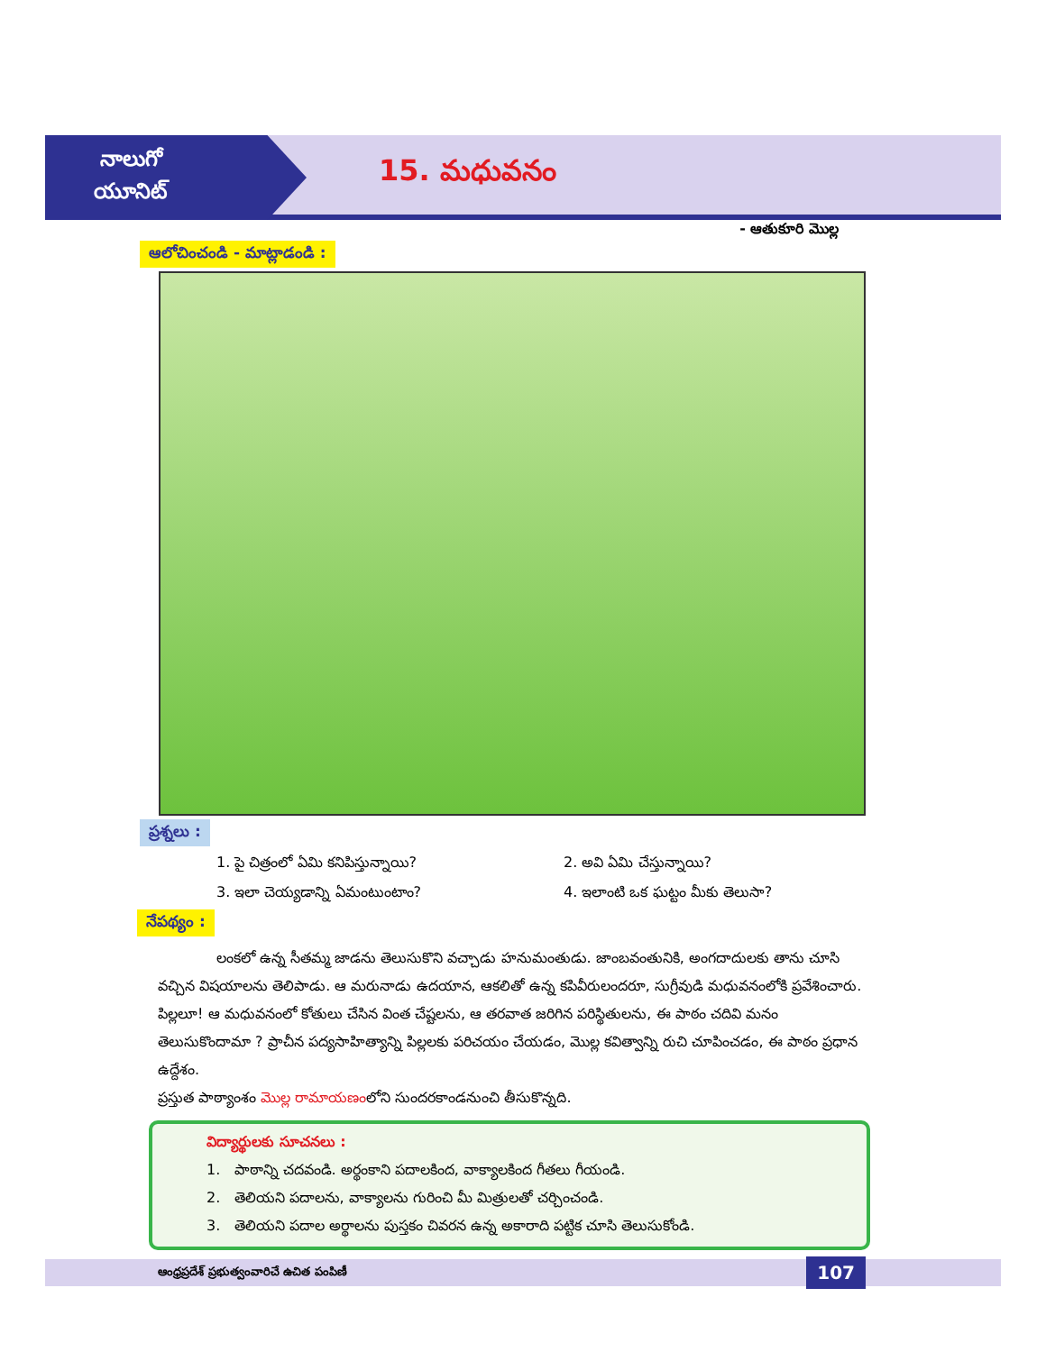నాలుగో
యూనిట్
15. మధువనం
- ఆతుకూరి మొల్ల
ఆలోచించండి - మాట్లాడండి :
ప్రశ్నలు :
1. పై చిత్రంలో ఏమి కనిపిస్తున్నాయి?
2. అవి ఏమి చేస్తున్నాయి?
3. ఇలా చెయ్యడాన్ని ఏమంటుంటాం?
4. ఇలాంటి ఒక ఘట్టం మీకు తెలుసా?
నేపథ్యం :
లంకలో ఉన్న సీతమ్మ జాడను తెలుసుకొని వచ్చాడు హనుమంతుడు. జాంబవంతునికి, అంగదాదులకు తాను చూసి వచ్చిన విషయాలను తెలిపాడు. ఆ మరునాడు ఉదయాన, ఆకలితో ఉన్న కపివీరులందరూ, సుగ్రీవుడి మధువనంలోకి ప్రవేశించారు. పిల్లలూ! ఆ మధువనంలో కోతులు చేసిన వింత చేష్టలను, ఆ తరవాత జరిగిన పరిస్థితులను, ఈ పాఠం చదివి మనం తెలుసుకొందామా ? ప్రాచీన పద్యసాహిత్యాన్ని పిల్లలకు పరిచయం చేయడం, మొల్ల కవిత్వాన్ని రుచి చూపించడం, ఈ పాఠం ప్రధాన ఉద్దేశం.
ప్రస్తుత పాఠ్యాంశం మొల్ల రామాయణంలోని సుందరకాండనుంచి తీసుకొన్నది.
విద్యార్థులకు సూచనలు :
1. పాఠాన్ని చదవండి. అర్థంకాని పదాలకింద, వాక్యాలకింద గీతలు గీయండి.
2. తెలియని పదాలను, వాక్యాలను గురించి మీ మిత్రులతో చర్చించండి.
3. తెలియని పదాల అర్థాలను పుస్తకం చివరన ఉన్న అకారాది పట్టిక చూసి తెలుసుకోండి.
ఆంధ్రప్రదేశ్ ప్రభుత్వంవారిచే ఉచిత పంపిణీ 107